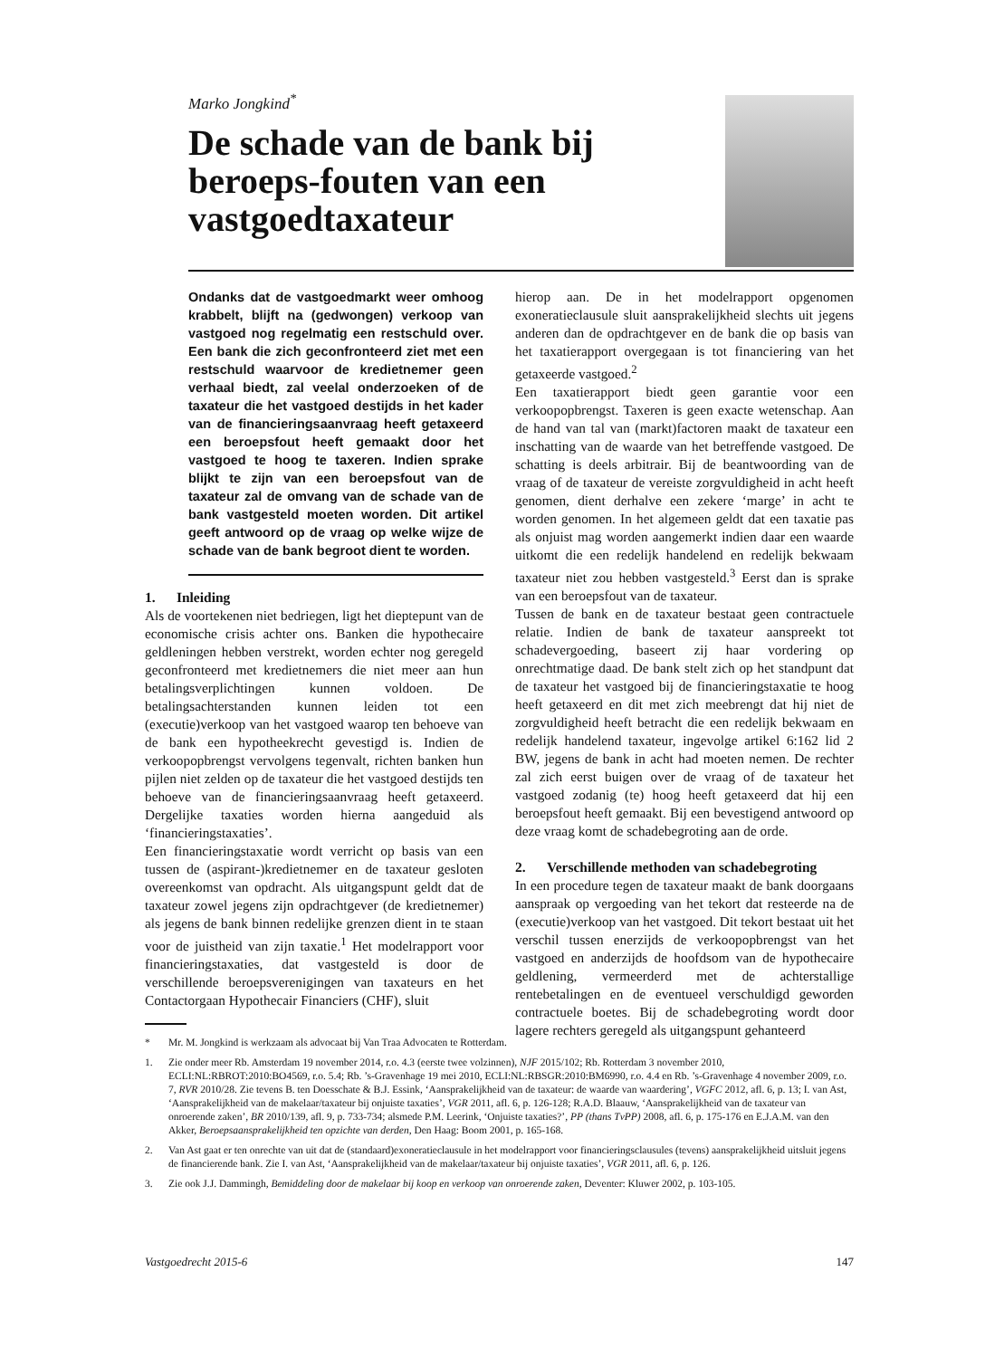Marko Jongkind<sup>*</sup>
De schade van de bank bij beroeps-fouten van een vastgoedtaxateur
Ondanks dat de vastgoedmarkt weer omhoog krabbelt, blijft na (gedwongen) verkoop van vastgoed nog regelmatig een restschuld over. Een bank die zich geconfronteerd ziet met een restschuld waarvoor de kredietnemer geen verhaal biedt, zal veelal onderzoeken of de taxateur die het vastgoed destijds in het kader van de financieringsaanvraag heeft getaxeerd een beroepsfout heeft gemaakt door het vastgoed te hoog te taxeren. Indien sprake blijkt te zijn van een beroepsfout van de taxateur zal de omvang van de schade van de bank vastgesteld moeten worden. Dit artikel geeft antwoord op de vraag op welke wijze de schade van de bank begroot dient te worden.
1. Inleiding
Als de voortekenen niet bedriegen, ligt het dieptepunt van de economische crisis achter ons. Banken die hypothecaire geldleningen hebben verstrekt, worden echter nog geregeld geconfronteerd met kredietnemers die niet meer aan hun betalingsverplichtingen kunnen voldoen. De betalingsachterstanden kunnen leiden tot een (executie)verkoop van het vastgoed waarop ten behoeve van de bank een hypotheekrecht gevestigd is. Indien de verkoopopbrengst vervolgens tegenvalt, richten banken hun pijlen niet zelden op de taxateur die het vastgoed destijds ten behoeve van de financieringsaanvraag heeft getaxeerd. Dergelijke taxaties worden hierna aangeduid als ‘financieringstaxaties’.
Een financieringstaxatie wordt verricht op basis van een tussen de (aspirant-)kredietnemer en de taxateur gesloten overeenkomst van opdracht. Als uitgangspunt geldt dat de taxateur zowel jegens zijn opdrachtgever (de kredietnemer) als jegens de bank binnen redelijke grenzen dient in te staan voor de juistheid van zijn taxatie.<sup>1</sup> Het modelrapport voor financieringstaxaties, dat vastgesteld is door de verschillende beroepsverenigingen van taxateurs en het Contactorgaan Hypothecair Financiers (CHF), sluit
hierop aan. De in het modelrapport opgenomen exoneratieclausule sluit aansprakelijkheid slechts uit jegens anderen dan de opdrachtgever en de bank die op basis van het taxatierapport overgegaan is tot financiering van het getaxeerde vastgoed.<sup>2</sup>
Een taxatierapport biedt geen garantie voor een verkoopopbrengst. Taxeren is geen exacte wetenschap. Aan de hand van tal van (markt)factoren maakt de taxateur een inschatting van de waarde van het betreffende vastgoed. De schatting is deels arbitrair. Bij de beantwoording van de vraag of de taxateur de vereiste zorgvuldigheid in acht heeft genomen, dient derhalve een zekere ‘marge’ in acht te worden genomen. In het algemeen geldt dat een taxatie pas als onjuist mag worden aangemerkt indien daar een waarde uitkomt die een redelijk handelend en redelijk bekwaam taxateur niet zou hebben vastgesteld.<sup>3</sup> Eerst dan is sprake van een beroepsfout van de taxateur.
Tussen de bank en de taxateur bestaat geen contractuele relatie. Indien de bank de taxateur aanspreekt tot schadevergoeding, baseert zij haar vordering op onrechtmatige daad. De bank stelt zich op het standpunt dat de taxateur het vastgoed bij de financieringstaxatie te hoog heeft getaxeerd en dit met zich meebrengt dat hij niet de zorgvuldigheid heeft betracht die een redelijk bekwaam en redelijk handelend taxateur, ingevolge artikel 6:162 lid 2 BW, jegens de bank in acht had moeten nemen. De rechter zal zich eerst buigen over de vraag of de taxateur het vastgoed zodanig (te) hoog heeft getaxeerd dat hij een beroepsfout heeft gemaakt. Bij een bevestigend antwoord op deze vraag komt de schadebegroting aan de orde.
2. Verschillende methoden van schadebegroting
In een procedure tegen de taxateur maakt de bank doorgaans aanspraak op vergoeding van het tekort dat resteerde na de (executie)verkoop van het vastgoed. Dit tekort bestaat uit het verschil tussen enerzijds de verkoopopbrengst van het vastgoed en anderzijds de hoofdsom van de hypothecaire geldlening, vermeerderd met de achterstallige rentebetalingen en de eventueel verschuldigd geworden contractuele boetes. Bij de schadebegroting wordt door lagere rechters geregeld als uitgangspunt gehanteerd
* Mr. M. Jongkind is werkzaam als advocaat bij Van Traa Advocaten te Rotterdam.
1. Zie onder meer Rb. Amsterdam 19 november 2014, r.o. 4.3 (eerste twee volzinnen), NJF 2015/102; Rb. Rotterdam 3 november 2010, ECLI:NL:RBROT:2010:BO4569, r.o. 5.4; Rb. ’s-Gravenhage 19 mei 2010, ECLI:NL:RBSGR:2010:BM6990, r.o. 4.4 en Rb. ’s-Gravenhage 4 november 2009, r.o. 7, RVR 2010/28. Zie tevens B. ten Doesschate & B.J. Essink, ‘Aansprakelijkheid van de taxateur: de waarde van waardering’, VGFC 2012, afl. 6, p. 13; I. van Ast, ‘Aansprakelijkheid van de makelaar/taxateur bij onjuiste taxaties’, VGR 2011, afl. 6, p. 126-128; R.A.D. Blaauw, ‘Aansprakelijkheid van de taxateur van onroerende zaken’, BR 2010/139, afl. 9, p. 733-734; alsmede P.M. Leerink, ‘Onjuiste taxaties?’, PP (thans TvPP) 2008, afl. 6, p. 175-176 en E.J.A.M. van den Akker, Beroepsaansprakelijkheid ten opzichte van derden, Den Haag: Boom 2001, p. 165-168.
2. Van Ast gaat er ten onrechte van uit dat de (standaard)exoneratieclausule in het modelrapport voor financieringsclausules (tevens) aansprakelijkheid uitsluit jegens de financierende bank. Zie I. van Ast, ‘Aansprakelijkheid van de makelaar/taxateur bij onjuiste taxaties’, VGR 2011, afl. 6, p. 126.
3. Zie ook J.J. Dammingh, Bemiddeling door de makelaar bij koop en verkoop van onroerende zaken, Deventer: Kluwer 2002, p. 103-105.
Vastgoedrecht 2015-6 147